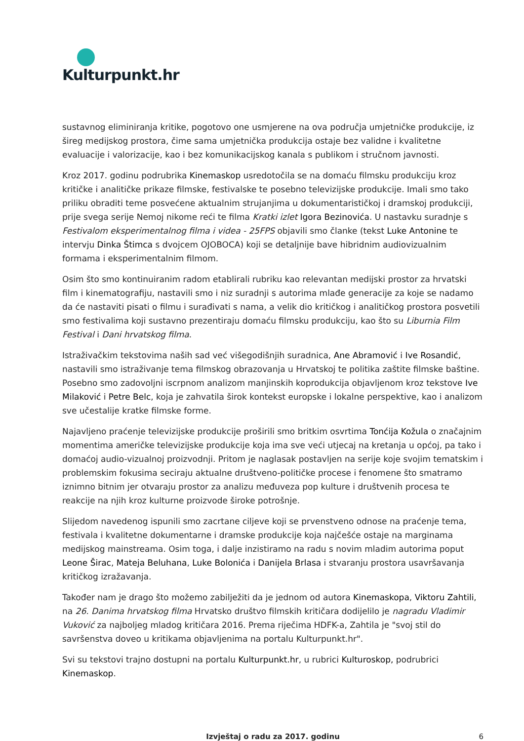Kulturpunkt.hr
sustavnog eliminiranja kritike, pogotovo one usmjerene na ova područja umjetničke produkcije, iz šireg medijskog prostora, čime sama umjetnička produkcija ostaje bez validne i kvalitetne evaluacije i valorizacije, kao i bez komunikacijskog kanala s publikom i stručnom javnosti.
Kroz 2017. godinu podrubrika Kinemaskop usredotočila se na domaću filmsku produkciju kroz kritičke i analitičke prikaze filmske, festivalske te posebno televizijske produkcije. Imali smo tako priliku obraditi teme posvećene aktualnim strujanjima u dokumentarističkoj i dramskoj produkciji, prije svega serije Nemoj nikome reći te filma Kratki izlet Igora Bezinovića. U nastavku suradnje s Festivalom eksperimentalnog filma i videa - 25FPS objavili smo članke (tekst Luke Antonine te intervju Dinka Štimca s dvojcem OJOBOCA) koji se detaljnije bave hibridnim audiovizualnim formama i eksperimentalnim filmom.
Osim što smo kontinuiranim radom etablirali rubriku kao relevantan medijski prostor za hrvatski film i kinematografiju, nastavili smo i niz suradnji s autorima mlađe generacije za koje se nadamo da će nastaviti pisati o filmu i surađivati s nama, a velik dio kritičkog i analitičkog prostora posvetili smo festivalima koji sustavno prezentiraju domaću filmsku produkciju, kao što su Liburnia Film Festival i Dani hrvatskog filma.
Istraživačkim tekstovima naših sad već višegodišnjih suradnica, Ane Abramović i Ive Rosandić, nastavili smo istraživanje tema filmskog obrazovanja u Hrvatskoj te politika zaštite filmske baštine. Posebno smo zadovoljni iscrpnom analizom manjinskih koprodukcija objavljenom kroz tekstove Ive Milaković i Petre Belc, koja je zahvatila širok kontekst europske i lokalne perspektive, kao i analizom sve učestalije kratke filmske forme.
Najavljeno praćenje televizijske produkcije proširili smo britkim osvrtima Tonćija Kožula o značajnim momentima američke televizijske produkcije koja ima sve veći utjecaj na kretanja u općoj, pa tako i domaćoj audio-vizualnoj proizvodnji. Pritom je naglasak postavljen na serije koje svojim tematskim i problemskim fokusima seciraju aktualne društveno-političke procese i fenomene što smatramo iznimno bitnim jer otvaraju prostor za analizu međuveza pop kulture i društvenih procesa te reakcije na njih kroz kulturne proizvode široke potrošnje.
Slijedom navedenog ispunili smo zacrtane ciljeve koji se prvenstveno odnose na praćenje tema, festivala i kvalitetne dokumentarne i dramske produkcije koja najčešće ostaje na marginama medijskog mainstreama. Osim toga, i dalje inzistiramo na radu s novim mladim autorima poput Leone Širac, Mateja Beluhana, Luke Bolonića i Danijela Brlasa i stvaranju prostora usavršavanja kritičkog izražavanja.
Također nam je drago što možemo zabilježiti da je jednom od autora Kinemaskopa, Viktoru Zahtili, na 26. Danima hrvatskog filma Hrvatsko društvo filmskih kritičara dodijelilo je nagradu Vladimir Vuković za najboljeg mladog kritičara 2016. Prema riječima HDFK-a, Zahtila je "svoj stil do savršenstva doveo u kritikama objavljenima na portalu Kulturpunkt.hr".
Svi su tekstovi trajno dostupni na portalu Kulturpunkt.hr, u rubrici Kulturoskop, podrubrici Kinemaskop.
Izvještaj o radu za 2017. godinu 6